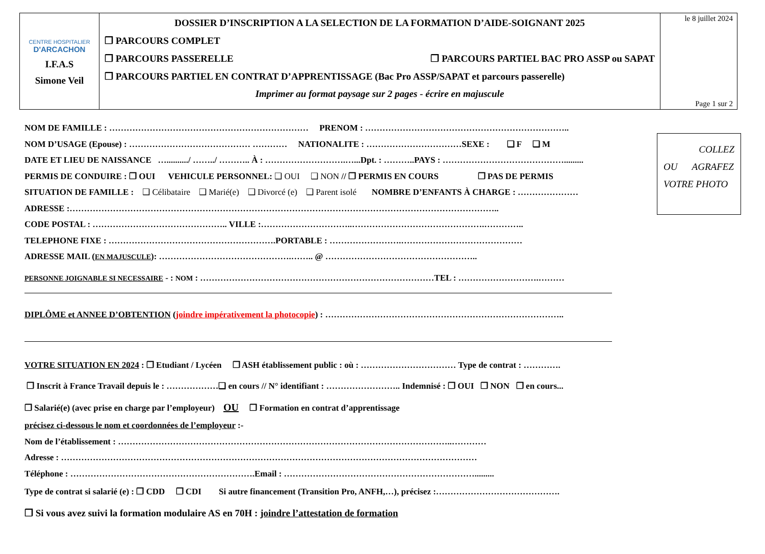CENTRE HOSPITALIER
D'ARCACHON
I.F.A.S
Simone Veil
DOSSIER D’INSCRIPTION A LA SELECTION DE LA FORMATION D’AIDE-SOIGNANT 2025
❒ PARCOURS COMPLET
❒ PARCOURS PASSERELLE ❒ PARCOURS PARTIEL BAC PRO ASSP ou SAPAT
❒ PARCOURS PARTIEL EN CONTRAT D’APPRENTISSAGE (Bac Pro ASSP/SAPAT et parcours passerelle)
Imprimer au format paysage sur 2 pages - écrire en majuscule
le 8 juillet 2024
Page 1 sur 2
COLLEZ
OU AGRAFEZ
VOTRE PHOTO
NOM DE FAMILLE : …………………………………………………………… PRENOM : ……………………………………………………………..
NOM D’USAGE (Epouse) : …………………………………… ………… NATIONALITE : ……………………………SEXE : ❑ F ❑ M
DATE ET LIEU DE NAISSANCE …........../ ……../ ……….. À : ……………………….…...Dpt. : ………..PAYS : …………………………………….........
PERMIS DE CONDUIRE : ❒ OUI VEHICULE PERSONNEL: ❑ OUI ❑ NON // ❒ PERMIS EN COURS ❒ PAS DE PERMIS
SITUATION DE FAMILLE : ❑ Célibataire ❑ Marié(e) ❑ Divorcé (e) ❑ Parent isolé NOMBRE D’ENFANTS À CHARGE : …………………
ADRESSE :…………………………………………………………………………………………………………………………………..
CODE POSTAL : ……………………………………….. VILLE :…………………………..……………………………………….…………..
TELEPHONE FIXE : ………………………………………………….PORTABLE : …………………….……………………………………
ADRESSE MAIL (EN MAJUSCULE): ……………………………………….…….. @ ……………………………………………..
PERSONNE JOIGNABLE SI NECESSAIRE - : NOM : ………………………………………………………………………TEL : ……………………….………
DIPLÔME et ANNEE D’OBTENTION (joindre impérativement la photocopie) : ………………………………………………………………………..
VOTRE SITUATION EN 2024 : ❒ Etudiant / Lycéen ❒ ASH établissement public : où : …………………………… Type de contrat : ………….
❒ Inscrit à France Travail depuis le : ………………❑ en cours // N° identifiant : …………………….. Indemnisé : ❒ OUI ❒ NON ❒ en cours...
❒ Salarié(e) (avec prise en charge par l’employeur) OU ❒ Formation en contrat d’apprentissage
précisez ci-dessous le nom et coordonnées de l’employeur :-
Nom de l’établissement : ……………………………………………………………………………………………………..…………
Adresse : ………………………………………………………………………………………………………………………………
Téléphone : ……………………………………………………….Email : ………………………………………………………….........
Type de contrat si salarié (e) : ❒ CDD ❒ CDI Si autre financement (Transition Pro, ANFH,…), précisez :…………………………………….
❒ Si vous avez suivi la formation modulaire AS en 70H : joindre l’attestation de formation